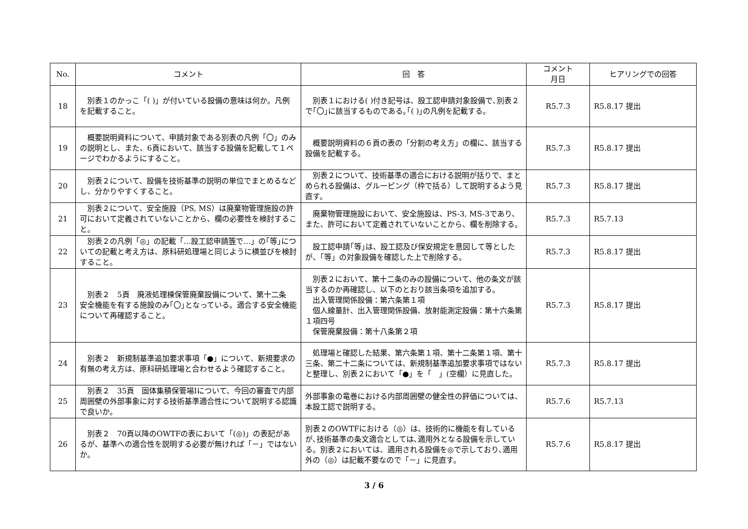| No. | コメント | 回 答 | コメント 月日 | ヒアリングでの回答 |
| --- | --- | --- | --- | --- |
| 18 | 別表１のかっこ「( )」が付いている設備の意味は何か。凡例を記載すること。 | 別表１における( )付き記号は、設工認申請対象設備で､別表２で｢〇｣に該当するものである｡｢( )｣の凡例を記載する。 | R5.7.3 | R5.8.17 提出 |
| 19 | 概要説明資料について、申請対象である別表の凡例「〇」のみの説明とし、また、6頁において、該当する設備を記載して１ページでわかるようにすること。 | 概要説明資料の６頁の表の「分割の考え方」の欄に、該当する設備を記載する。 | R5.7.3 | R5.8.17 提出 |
| 20 | 別表２について、設備を技術基準の説明の単位でまとめるなどし、分かりやすくすること。 | 別表２について、技術基準の適合における説明が括りで、まとめられる設備は、グルーピング（枠で括る）して説明するよう見直す。 | R5.7.3 | R5.8.17 提出 |
| 21 | 別表２について、安全施設（PS, MS）は廃棄物管理施設の許可において定義されていないことから、欄の必要性を検討すること。 | 廃棄物管理施設において、安全施設は、PS-3, MS-3であり、また、許可において定義されていないことから、欄を削除する。 | R5.7.3 | R5.7.13 |
| 22 | 別表２の凡例「◎」の記載「…設工認申請 等 で…」の｢等｣についての記載と考え方は、原科研処理場と同じように横並びを検討すること。 | 設工認申請｢等｣は、設工認及び保安規定を意図して等としたが、｢等」の対象設備を確認した上で削除する。 | R5.7.3 | R5.8.17 提出 |
| 23 | 別表２ 5頁 廃液処理棟保管廃棄設備について、第十二条 安全機能を有する施設のみ｢〇｣となっている。適合する安全機能について再確認すること。 | 別表２において、第十二条のみの設備について、他の条文が該当するのか再確認し、以下のとおり該当条項を追加する。 出入管理関係設備：第六条第１項 個人線量計、出入管理関係設備、放射能測定設備：第十六条第１項四号 保管廃棄設備：第十八条第２項 | R5.7.3 | R5.8.17 提出 |
| 24 | 別表２ 新規制基準追加要求事項「●」について、新規要求の有無の考え方は、原科研処理場と合わせるよう確認すること。 | 処理場と確認した結果、第六条第１項、第十二条第１項、第十三条、第二十二条については、新規制基準追加要求事項ではないと整理し、別表２において「●」を「 」(空欄）に見直した。 | R5.7.3 | R5.8.17 提出 |
| 25 | 別表２ 35頁 固体集積保管場Ⅰについて、今回の審査で内部周囲壁の外部事象に対する技術基準適合性について説明する認識で良いか。 | 外部事象の竜巻における内部周囲壁の健全性の評価については、本設工認で説明する。 | R5.7.6 | R5.7.13 |
| 26 | 別表２ 70頁以降のOWTFの表において「(◎)」の表記があるが、基準への適合性を説明する必要が無ければ「－」ではないか。 | 別表２のOWTFにおける（◎）は、技術的に機能を有しているが､技術基準の条文適合としては､適用外となる設備を示している。別表２においては、適用される設備を◎で示しており､適用外の（◎）は記載不要なので「－」に見直す。 | R5.7.6 | R5.8.17 提出 |
3 / 6